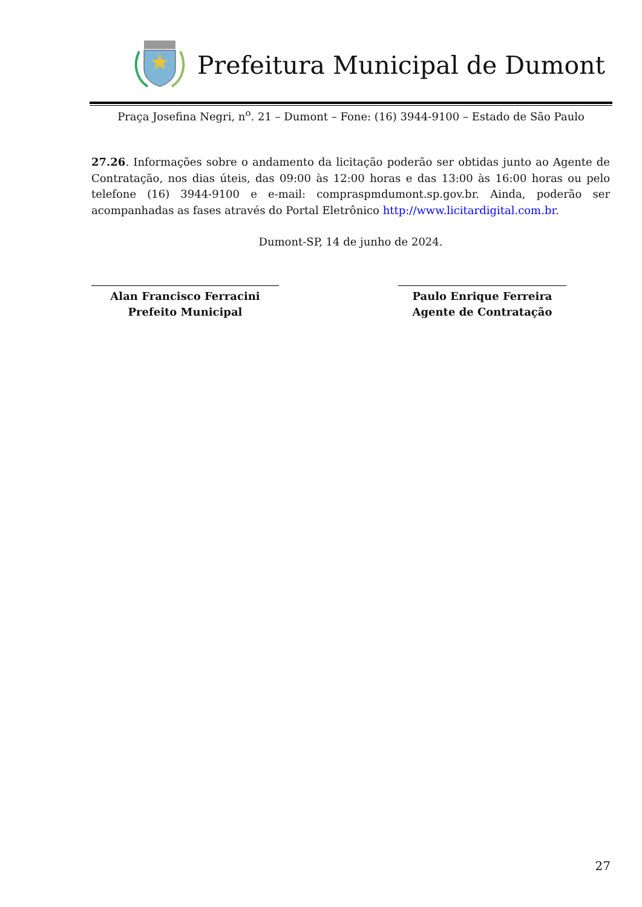Prefeitura Municipal de Dumont
Praça Josefina Negri, n<sup>o</sup>. 21 – Dumont – Fone: (16) 3944-9100 – Estado de São Paulo
27.26. Informações sobre o andamento da licitação poderão ser obtidas junto ao Agente de Contratação, nos dias úteis, das 09:00 às 12:00 horas e das 13:00 às 16:00 horas ou pelo telefone (16) 3944-9100 e e-mail: compraspmdumont.sp.gov.br. Ainda, poderão ser acompanhadas as fases através do Portal Eletrônico http://www.licitardigital.com.br.
Dumont-SP, 14 de junho de 2024.
Alan Francisco Ferracini
Prefeito Municipal
Paulo Enrique Ferreira
Agente de Contratação
27